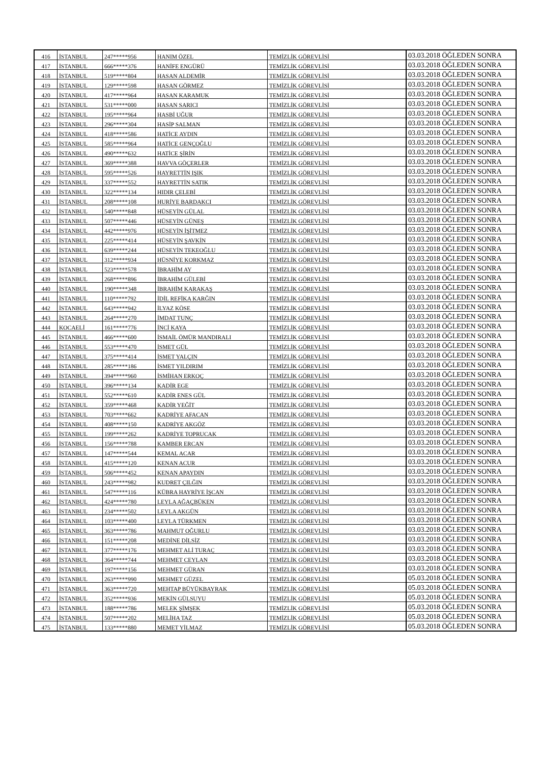| 416 | İSTANBUL | 247*****956 | HANIM ÖZEL | TEMİZLİK GÖREVLİSİ | 03.03.2018 ÖĞLEDEN SONRA |
| 417 | İSTANBUL | 666*****376 | HANİFE ENGÜRÜ | TEMİZLİK GÖREVLİSİ | 03.03.2018 ÖĞLEDEN SONRA |
| 418 | İSTANBUL | 519*****804 | HASAN ALDEMİR | TEMİZLİK GÖREVLİSİ | 03.03.2018 ÖĞLEDEN SONRA |
| 419 | İSTANBUL | 129*****598 | HASAN GÖRMEZ | TEMİZLİK GÖREVLİSİ | 03.03.2018 ÖĞLEDEN SONRA |
| 420 | İSTANBUL | 417*****964 | HASAN KARAMUK | TEMİZLİK GÖREVLİSİ | 03.03.2018 ÖĞLEDEN SONRA |
| 421 | İSTANBUL | 531*****000 | HASAN SARICI | TEMİZLİK GÖREVLİSİ | 03.03.2018 ÖĞLEDEN SONRA |
| 422 | İSTANBUL | 195*****964 | HASBİ UĞUR | TEMİZLİK GÖREVLİSİ | 03.03.2018 ÖĞLEDEN SONRA |
| 423 | İSTANBUL | 296*****304 | HASİP SALMAN | TEMİZLİK GÖREVLİSİ | 03.03.2018 ÖĞLEDEN SONRA |
| 424 | İSTANBUL | 418*****586 | HATİCE AYDIN | TEMİZLİK GÖREVLİSİ | 03.03.2018 ÖĞLEDEN SONRA |
| 425 | İSTANBUL | 585*****964 | HATİCE GENÇOĞLU | TEMİZLİK GÖREVLİSİ | 03.03.2018 ÖĞLEDEN SONRA |
| 426 | İSTANBUL | 490*****632 | HATİCE ŞİRİN | TEMİZLİK GÖREVLİSİ | 03.03.2018 ÖĞLEDEN SONRA |
| 427 | İSTANBUL | 369*****388 | HAVVA GÖÇERLER | TEMİZLİK GÖREVLİSİ | 03.03.2018 ÖĞLEDEN SONRA |
| 428 | İSTANBUL | 595*****526 | HAYRETTİN IŞIK | TEMİZLİK GÖREVLİSİ | 03.03.2018 ÖĞLEDEN SONRA |
| 429 | İSTANBUL | 337*****552 | HAYRETTİN SATIK | TEMİZLİK GÖREVLİSİ | 03.03.2018 ÖĞLEDEN SONRA |
| 430 | İSTANBUL | 322*****134 | HIDIR ÇELEBİ | TEMİZLİK GÖREVLİSİ | 03.03.2018 ÖĞLEDEN SONRA |
| 431 | İSTANBUL | 208*****108 | HURİYE BARDAKCI | TEMİZLİK GÖREVLİSİ | 03.03.2018 ÖĞLEDEN SONRA |
| 432 | İSTANBUL | 540*****848 | HÜSEYİN GÜLAL | TEMİZLİK GÖREVLİSİ | 03.03.2018 ÖĞLEDEN SONRA |
| 433 | İSTANBUL | 507*****446 | HÜSEYİN GÜNEŞ | TEMİZLİK GÖREVLİSİ | 03.03.2018 ÖĞLEDEN SONRA |
| 434 | İSTANBUL | 442*****976 | HÜSEYİN İŞİTMEZ | TEMİZLİK GÖREVLİSİ | 03.03.2018 ÖĞLEDEN SONRA |
| 435 | İSTANBUL | 225*****414 | HÜSEYİN ŞAVKİN | TEMİZLİK GÖREVLİSİ | 03.03.2018 ÖĞLEDEN SONRA |
| 436 | İSTANBUL | 639*****244 | HÜSEYİN TEKEOĞLU | TEMİZLİK GÖREVLİSİ | 03.03.2018 ÖĞLEDEN SONRA |
| 437 | İSTANBUL | 312*****934 | HÜSNİYE KORKMAZ | TEMİZLİK GÖREVLİSİ | 03.03.2018 ÖĞLEDEN SONRA |
| 438 | İSTANBUL | 523*****578 | İBRAHİM AY | TEMİZLİK GÖREVLİSİ | 03.03.2018 ÖĞLEDEN SONRA |
| 439 | İSTANBUL | 268*****896 | İBRAHİM GÜLEBİ | TEMİZLİK GÖREVLİSİ | 03.03.2018 ÖĞLEDEN SONRA |
| 440 | İSTANBUL | 190*****348 | İBRAHİM KARAKAŞ | TEMİZLİK GÖREVLİSİ | 03.03.2018 ÖĞLEDEN SONRA |
| 441 | İSTANBUL | 110*****792 | İDİL REFİKA KARĞIN | TEMİZLİK GÖREVLİSİ | 03.03.2018 ÖĞLEDEN SONRA |
| 442 | İSTANBUL | 643*****942 | İLYAZ KÖSE | TEMİZLİK GÖREVLİSİ | 03.03.2018 ÖĞLEDEN SONRA |
| 443 | İSTANBUL | 264*****270 | İMDAT TUNÇ | TEMİZLİK GÖREVLİSİ | 03.03.2018 ÖĞLEDEN SONRA |
| 444 | KOCAELİ | 161*****776 | İNCİ KAYA | TEMİZLİK GÖREVLİSİ | 03.03.2018 ÖĞLEDEN SONRA |
| 445 | İSTANBUL | 466*****600 | İSMAİL ÖMÜR MANDIRALI | TEMİZLİK GÖREVLİSİ | 03.03.2018 ÖĞLEDEN SONRA |
| 446 | İSTANBUL | 553*****470 | İSMET GÜL | TEMİZLİK GÖREVLİSİ | 03.03.2018 ÖĞLEDEN SONRA |
| 447 | İSTANBUL | 375*****414 | İSMET YALÇIN | TEMİZLİK GÖREVLİSİ | 03.03.2018 ÖĞLEDEN SONRA |
| 448 | İSTANBUL | 285*****186 | İSMET YILDIRIM | TEMİZLİK GÖREVLİSİ | 03.03.2018 ÖĞLEDEN SONRA |
| 449 | İSTANBUL | 394*****960 | İSMİHAN ERKOÇ | TEMİZLİK GÖREVLİSİ | 03.03.2018 ÖĞLEDEN SONRA |
| 450 | İSTANBUL | 396*****134 | KADİR EGE | TEMİZLİK GÖREVLİSİ | 03.03.2018 ÖĞLEDEN SONRA |
| 451 | İSTANBUL | 552*****610 | KADİR ENES GÜL | TEMİZLİK GÖREVLİSİ | 03.03.2018 ÖĞLEDEN SONRA |
| 452 | İSTANBUL | 359*****468 | KADİR YEĞİT | TEMİZLİK GÖREVLİSİ | 03.03.2018 ÖĞLEDEN SONRA |
| 453 | İSTANBUL | 703*****662 | KADRİYE AFACAN | TEMİZLİK GÖREVLİSİ | 03.03.2018 ÖĞLEDEN SONRA |
| 454 | İSTANBUL | 408*****150 | KADRİYE AKGÖZ | TEMİZLİK GÖREVLİSİ | 03.03.2018 ÖĞLEDEN SONRA |
| 455 | İSTANBUL | 199*****262 | KADRİYE TOPRUCAK | TEMİZLİK GÖREVLİSİ | 03.03.2018 ÖĞLEDEN SONRA |
| 456 | İSTANBUL | 156*****788 | KAMBER ERCAN | TEMİZLİK GÖREVLİSİ | 03.03.2018 ÖĞLEDEN SONRA |
| 457 | İSTANBUL | 147*****544 | KEMAL ACAR | TEMİZLİK GÖREVLİSİ | 03.03.2018 ÖĞLEDEN SONRA |
| 458 | İSTANBUL | 415*****120 | KENAN ACUR | TEMİZLİK GÖREVLİSİ | 03.03.2018 ÖĞLEDEN SONRA |
| 459 | İSTANBUL | 506*****452 | KENAN APAYDIN | TEMİZLİK GÖREVLİSİ | 03.03.2018 ÖĞLEDEN SONRA |
| 460 | İSTANBUL | 243*****982 | KUDRET ÇILĞIN | TEMİZLİK GÖREVLİSİ | 03.03.2018 ÖĞLEDEN SONRA |
| 461 | İSTANBUL | 547*****116 | KÜBRA HAYRİYE İŞCAN | TEMİZLİK GÖREVLİSİ | 03.03.2018 ÖĞLEDEN SONRA |
| 462 | İSTANBUL | 424*****780 | LEYLA AĞAÇBÜKEN | TEMİZLİK GÖREVLİSİ | 03.03.2018 ÖĞLEDEN SONRA |
| 463 | İSTANBUL | 234*****502 | LEYLA AKGÜN | TEMİZLİK GÖREVLİSİ | 03.03.2018 ÖĞLEDEN SONRA |
| 464 | İSTANBUL | 103*****400 | LEYLA TÜRKMEN | TEMİZLİK GÖREVLİSİ | 03.03.2018 ÖĞLEDEN SONRA |
| 465 | İSTANBUL | 363*****786 | MAHMUT OĞURLU | TEMİZLİK GÖREVLİSİ | 03.03.2018 ÖĞLEDEN SONRA |
| 466 | İSTANBUL | 151*****208 | MEDİNE DİLSİZ | TEMİZLİK GÖREVLİSİ | 03.03.2018 ÖĞLEDEN SONRA |
| 467 | İSTANBUL | 377*****176 | MEHMET ALİ TURAÇ | TEMİZLİK GÖREVLİSİ | 03.03.2018 ÖĞLEDEN SONRA |
| 468 | İSTANBUL | 364*****744 | MEHMET CEYLAN | TEMİZLİK GÖREVLİSİ | 03.03.2018 ÖĞLEDEN SONRA |
| 469 | İSTANBUL | 197*****156 | MEHMET GÜRAN | TEMİZLİK GÖREVLİSİ | 03.03.2018 ÖĞLEDEN SONRA |
| 470 | İSTANBUL | 263*****990 | MEHMET GÜZEL | TEMİZLİK GÖREVLİSİ | 05.03.2018 ÖĞLEDEN SONRA |
| 471 | İSTANBUL | 363*****720 | MEHTAP BÜYÜKBAYRAK | TEMİZLİK GÖREVLİSİ | 05.03.2018 ÖĞLEDEN SONRA |
| 472 | İSTANBUL | 352*****936 | MEKİN GÜLSUYU | TEMİZLİK GÖREVLİSİ | 05.03.2018 ÖĞLEDEN SONRA |
| 473 | İSTANBUL | 188*****786 | MELEK ŞİMŞEK | TEMİZLİK GÖREVLİSİ | 05.03.2018 ÖĞLEDEN SONRA |
| 474 | İSTANBUL | 507*****202 | MELİHA TAZ | TEMİZLİK GÖREVLİSİ | 05.03.2018 ÖĞLEDEN SONRA |
| 475 | İSTANBUL | 133*****880 | MEMET YİLMAZ | TEMİZLİK GÖREVLİSİ | 05.03.2018 ÖĞLEDEN SONRA |